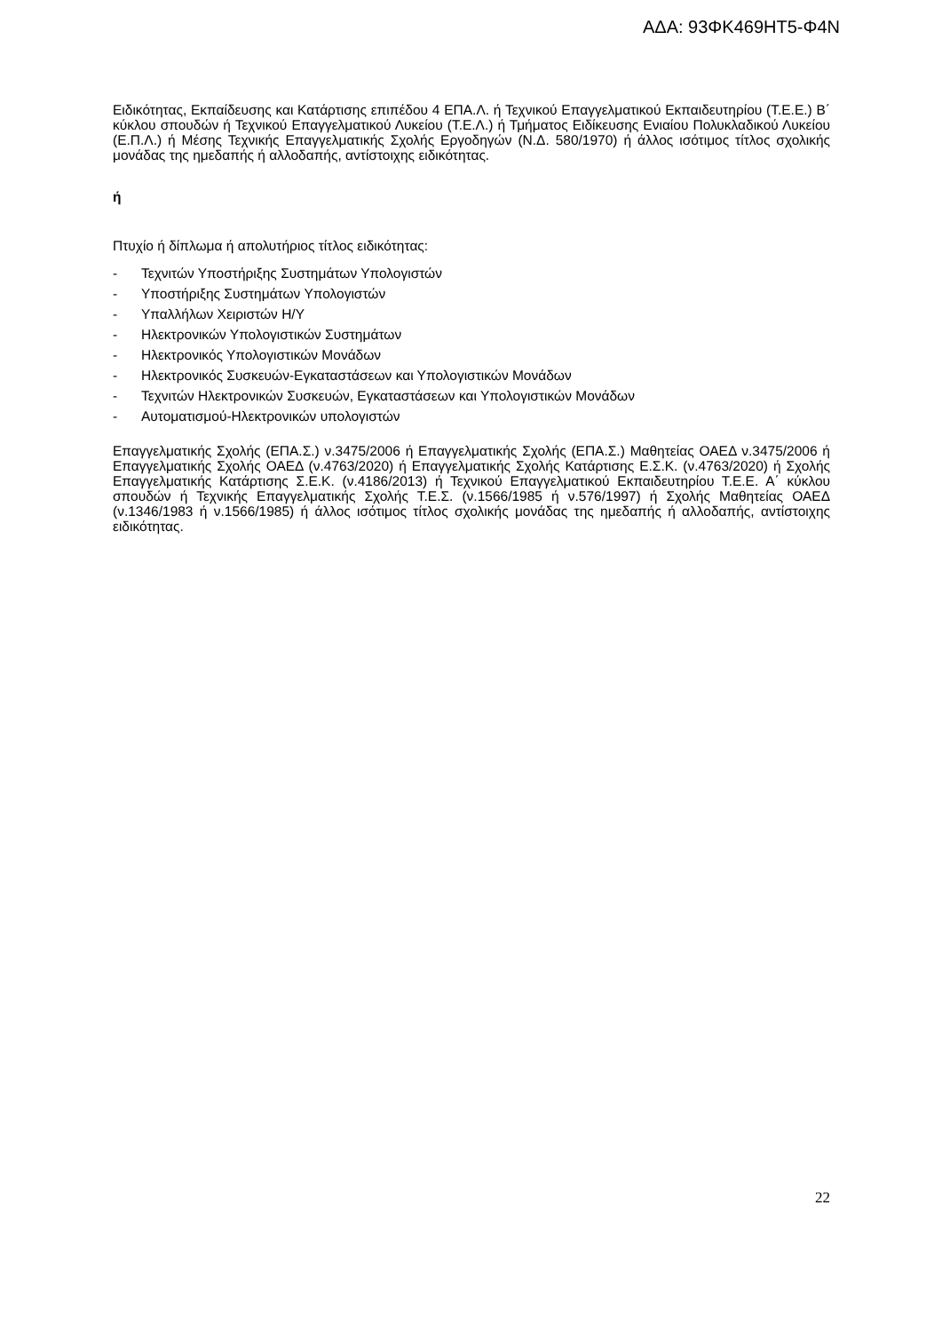ΑΔΑ: 93ΦΚ469ΗΤ5-Φ4Ν
Ειδικότητας, Εκπαίδευσης και Κατάρτισης επιπέδου 4 ΕΠΑ.Λ. ή Τεχνικού Επαγγελματικού Εκπαιδευτηρίου (Τ.Ε.Ε.) Β΄ κύκλου σπουδών ή Τεχνικού Επαγγελματικού Λυκείου (Τ.Ε.Λ.) ή Τμήματος Ειδίκευσης Ενιαίου Πολυκλαδικού Λυκείου (Ε.Π.Λ.) ή Μέσης Τεχνικής Επαγγελματικής Σχολής Εργοδηγών (Ν.Δ. 580/1970) ή άλλος ισότιμος τίτλος σχολικής μονάδας της ημεδαπής ή αλλοδαπής, αντίστοιχης ειδικότητας.
ή
Πτυχίο ή δίπλωμα ή απολυτήριος τίτλος ειδικότητας:
- Τεχνιτών Υποστήριξης Συστημάτων Υπολογιστών
- Υποστήριξης Συστημάτων Υπολογιστών
- Υπαλλήλων Χειριστών Η/Υ
- Ηλεκτρονικών Υπολογιστικών Συστημάτων
- Ηλεκτρονικός Υπολογιστικών Μονάδων
- Ηλεκτρονικός Συσκευών-Εγκαταστάσεων και Υπολογιστικών Μονάδων
- Τεχνιτών Ηλεκτρονικών Συσκευών, Εγκαταστάσεων και Υπολογιστικών Μονάδων
- Αυτοματισμού-Ηλεκτρονικών υπολογιστών
Επαγγελματικής Σχολής (ΕΠΑ.Σ.) ν.3475/2006 ή Επαγγελματικής Σχολής (ΕΠΑ.Σ.) Μαθητείας ΟΑΕΔ ν.3475/2006 ή Επαγγελματικής Σχολής ΟΑΕΔ (ν.4763/2020) ή Επαγγελματικής Σχολής Κατάρτισης Ε.Σ.Κ. (ν.4763/2020) ή Σχολής Επαγγελματικής Κατάρτισης Σ.Ε.Κ. (ν.4186/2013) ή Τεχνικού Επαγγελματικού Εκπαιδευτηρίου Τ.Ε.Ε. Α΄ κύκλου σπουδών ή Τεχνικής Επαγγελματικής Σχολής Τ.Ε.Σ. (ν.1566/1985 ή ν.576/1997) ή Σχολής Μαθητείας ΟΑΕΔ (ν.1346/1983 ή ν.1566/1985) ή άλλος ισότιμος τίτλος σχολικής μονάδας της ημεδαπής ή αλλοδαπής, αντίστοιχης ειδικότητας.
22